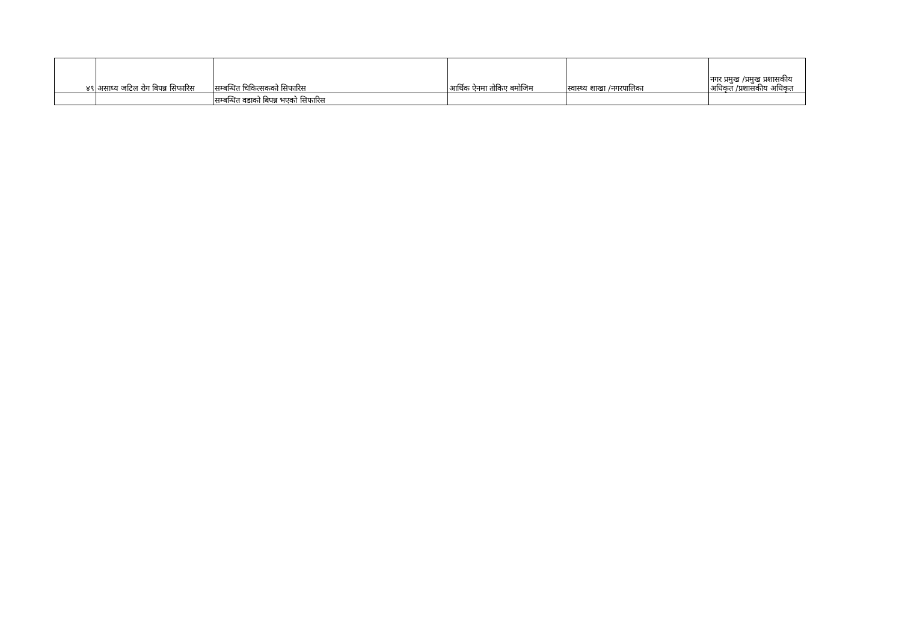| ४९ | असाध्य जटिल रोग बिपन्न सिफारिस | सम्बन्धित चिकित्सकको सिफारिस | आर्थिक ऐनमा तोकिए बमोजिम | स्वास्थ्य शाखा /नगरपालिका | नगर प्रमुख /प्रमुख प्रशासकीय अधिकृत /प्रशासकीय अधिकृत |
| | | सम्बन्धित वडाको बिपन्न भएको सिफारिस | | | |